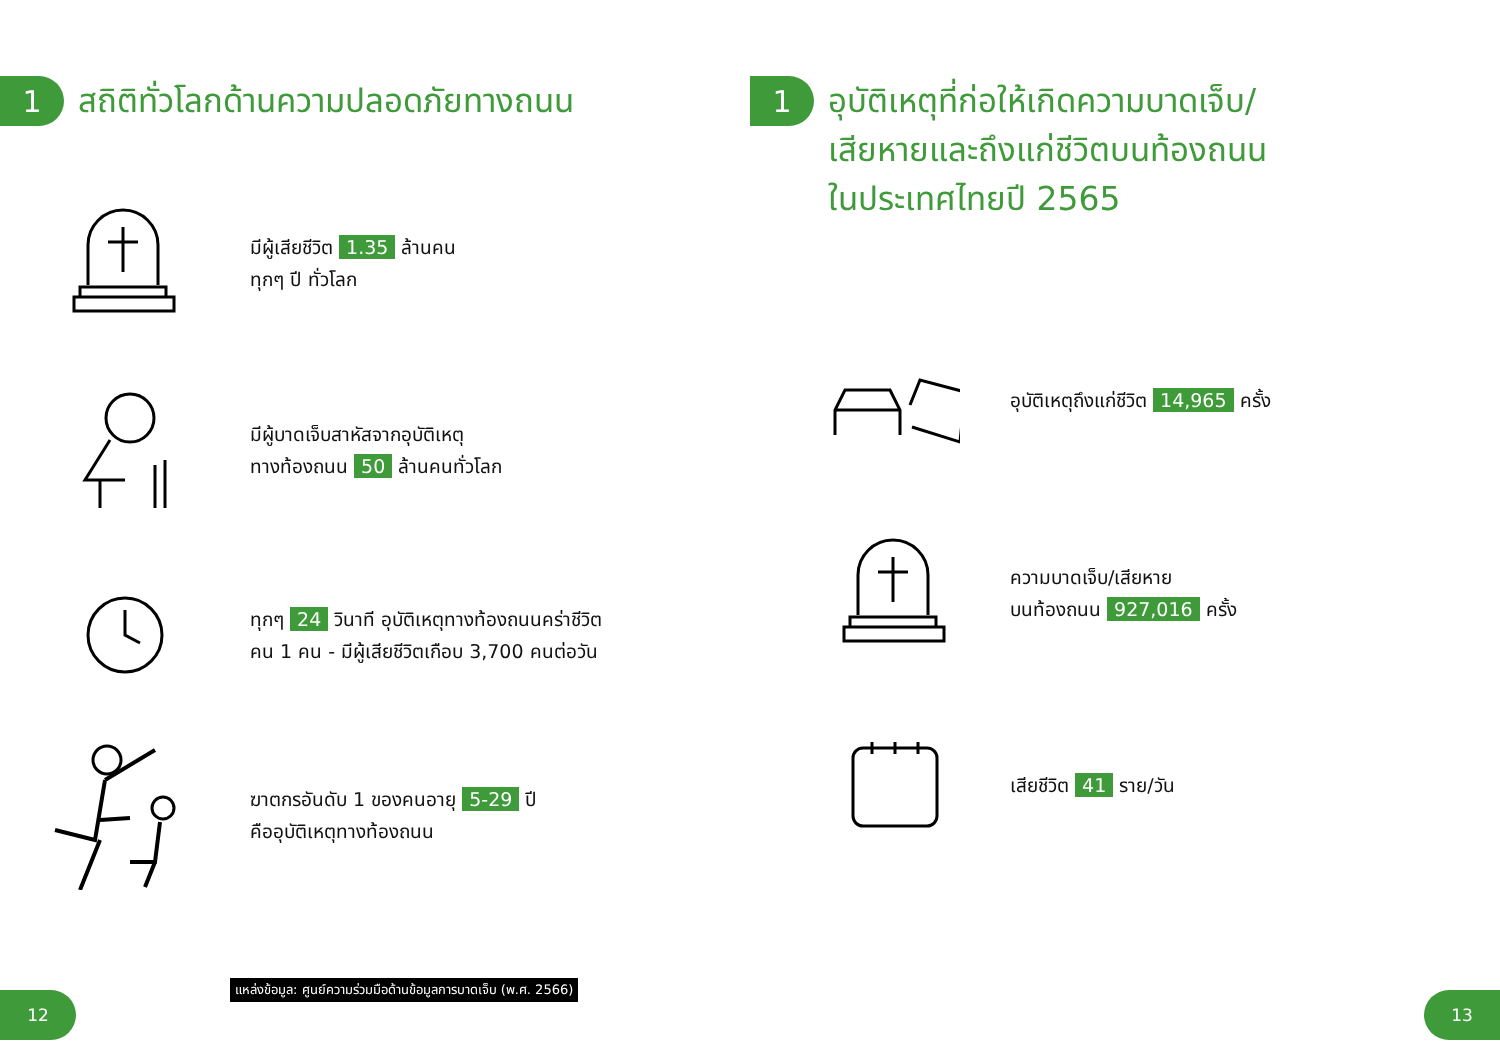1
สถิติทั่วโลกด้านความปลอดภัยทางถนน
มีผู้เสียชีวิต 1.35 ล้านคน
ทุกๆ ปี ทั่วโลก
มีผู้บาดเจ็บสาหัสจากอุบัติเหตุ
ทางท้องถนน 50 ล้านคนทั่วโลก
ทุกๆ 24 วินาที อุบัติเหตุทางท้องถนนคร่าชีวิต
คน 1 คน - มีผู้เสียชีวิตเกือบ 3,700 คนต่อวัน
ฆาตกรอันดับ 1 ของคนอายุ 5-29 ปี
คืออุบัติเหตุทางท้องถนน
แหล่งข้อมูล: ศูนย์ความร่วมมือด้านข้อมูลการบาดเจ็บ (พ.ศ. 2566)
12
1
อุบัติเหตุที่ก่อให้เกิดความบาดเจ็บ/
เสียหายและถึงแก่ชีวิตบนท้องถนน
ในประเทศไทยปี 2565
อุบัติเหตุถึงแก่ชีวิต 14,965 ครั้ง
ความบาดเจ็บ/เสียหาย
บนท้องถนน 927,016 ครั้ง
เสียชีวิต 41 ราย/วัน
13